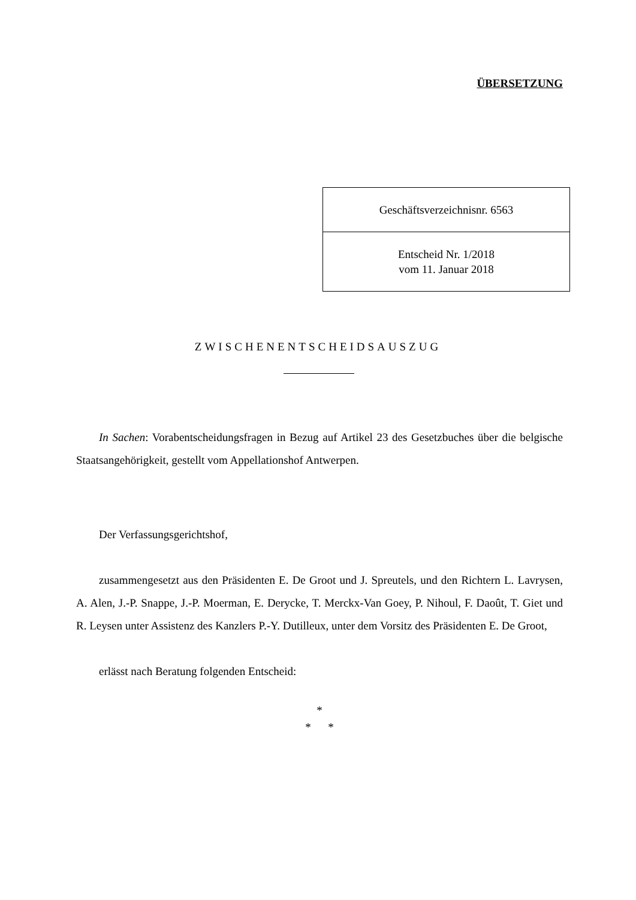ÜBERSETZUNG
| Geschäftsverzeichnisnr. 6563 |
| Entscheid Nr. 1/2018 vom 11. Januar 2018 |
ZWISCHENENTSCHEIDSAUSZUG
In Sachen: Vorabentscheidungsfragen in Bezug auf Artikel 23 des Gesetzbuches über die belgische Staatsangehörigkeit, gestellt vom Appellationshof Antwerpen.
Der Verfassungsgerichtshof,
zusammengesetzt aus den Präsidenten E. De Groot und J. Spreutels, und den Richtern L. Lavrysen, A. Alen, J.-P. Snappe, J.-P. Moerman, E. Derycke, T. Merckx-Van Goey, P. Nihoul, F. Daoût, T. Giet und R. Leysen unter Assistenz des Kanzlers P.-Y. Dutilleux, unter dem Vorsitz des Präsidenten E. De Groot,
erlässt nach Beratung folgenden Entscheid:
*
* *